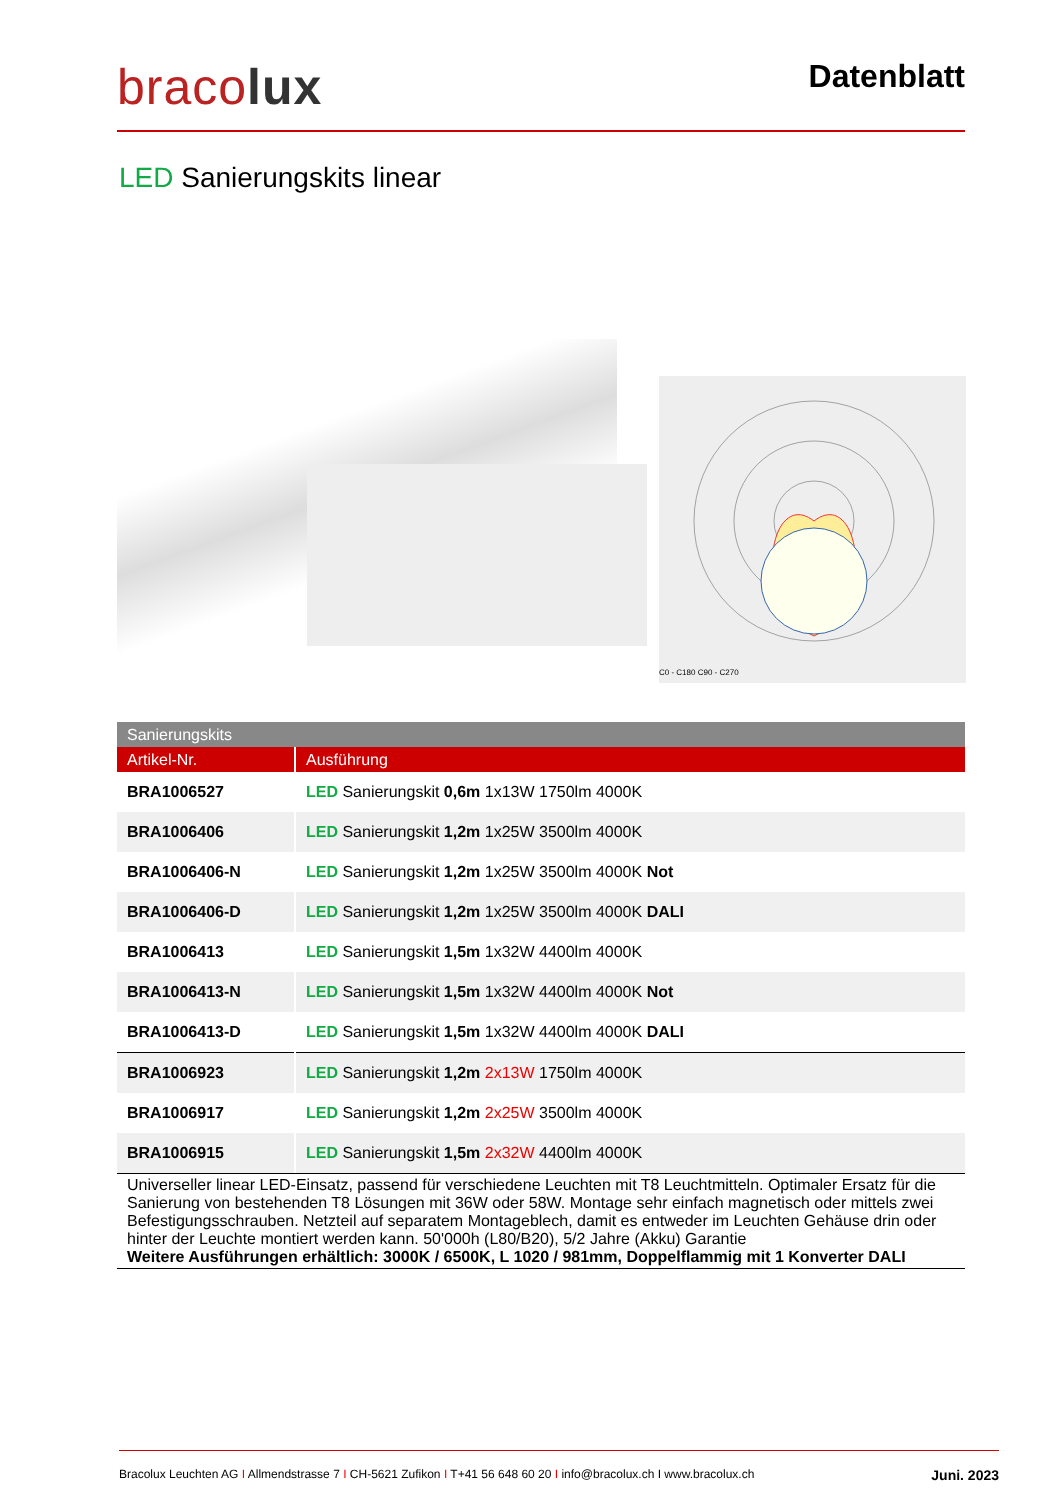bracolux
Datenblatt
LED Sanierungskits linear
C0 - C180 C90 - C270
| Sanierungskits | |
| --- | --- |
| Artikel-Nr. | Ausführung |
| BRA1006527 | LED Sanierungskit 0,6m 1x13W 1750lm 4000K |
| BRA1006406 | LED Sanierungskit 1,2m 1x25W 3500lm 4000K |
| BRA1006406-N | LED Sanierungskit 1,2m 1x25W 3500lm 4000K Not |
| BRA1006406-D | LED Sanierungskit 1,2m 1x25W 3500lm 4000K DALI |
| BRA1006413 | LED Sanierungskit 1,5m 1x32W 4400lm 4000K |
| BRA1006413-N | LED Sanierungskit 1,5m 1x32W 4400lm 4000K Not |
| BRA1006413-D | LED Sanierungskit 1,5m 1x32W 4400lm 4000K DALI |
| BRA1006923 | LED Sanierungskit 1,2m 2x13W 1750lm 4000K |
| BRA1006917 | LED Sanierungskit 1,2m 2x25W 3500lm 4000K |
| BRA1006915 | LED Sanierungskit 1,5m 2x32W 4400lm 4000K |
Universeller linear LED-Einsatz, passend für verschiedene Leuchten mit T8 Leuchtmitteln. Optimaler Ersatz für die Sanierung von bestehenden T8 Lösungen mit 36W oder 58W. Montage sehr einfach magnetisch oder mittels zwei Befestigungsschrauben. Netzteil auf separatem Montageblech, damit es entweder im Leuchten Gehäuse drin oder hinter der Leuchte montiert werden kann. 50'000h (L80/B20), 5/2 Jahre (Akku) Garantie
Weitere Ausführungen erhältlich: 3000K / 6500K, L 1020 / 981mm, Doppelflammig mit 1 Konverter DALI
Bracolux Leuchten AG I Allmendstrasse 7 I CH-5621 Zufikon I T+41 56 648 60 20 I info@bracolux.ch I www.bracolux.ch Juni. 2023